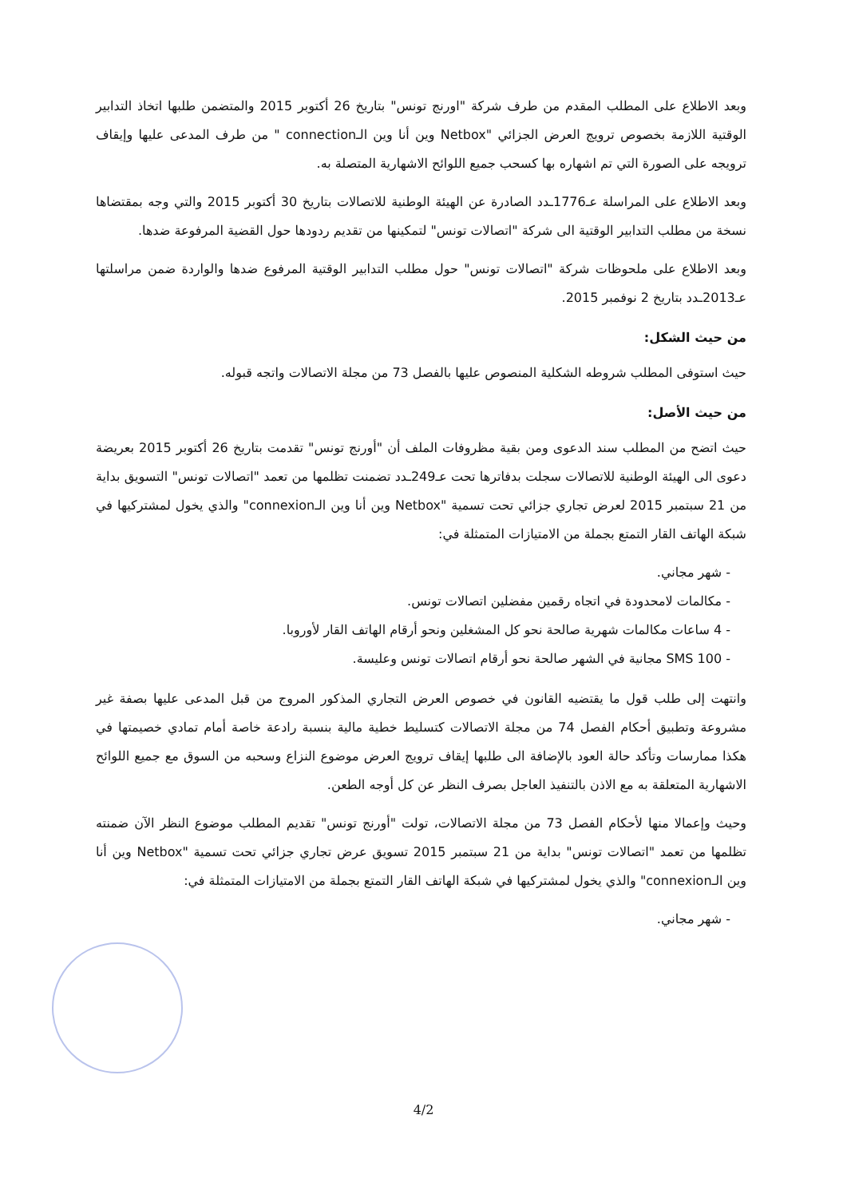وبعد الاطلاع على المطلب المقدم من طرف شركة "اورنج تونس" بتاريخ 26 أكتوبر 2015 والمتضمن طلبها اتخاذ التدابير الوقتية اللازمة بخصوص ترويج العرض الجزائي "Netbox وين أنا وين الـconnection " من طرف المدعى عليها وإيقاف ترويجه على الصورة التي تم اشهاره بها كسحب جميع اللوائح الاشهارية المتصلة به.
وبعد الاطلاع على المراسلة عـ1776ـدد الصادرة عن الهيئة الوطنية للاتصالات بتاريخ 30 أكتوبر 2015 والتي وجه بمقتضاها نسخة من مطلب التدابير الوقتية الى شركة "اتصالات تونس" لتمكينها من تقديم ردودها حول القضية المرفوعة ضدها.
وبعد الاطلاع على ملحوظات شركة "اتصالات تونس" حول مطلب التدابير الوقتية المرفوع ضدها والواردة ضمن مراسلتها عـ2013ـدد بتاريخ 2 نوفمبر 2015.
من حيث الشكل:
حيث استوفى المطلب شروطه الشكلية المنصوص عليها بالفصل 73 من مجلة الاتصالات واتجه قبوله.
من حيث الأصل:
حيث اتضح من المطلب سند الدعوى ومن بقية مظروفات الملف أن "أورنج تونس" تقدمت بتاريخ 26 أكتوبر 2015 بعريضة دعوى الى الهيئة الوطنية للاتصالات سجلت بدفاترها تحت عـ249ـدد تضمنت تظلمها من تعمد "اتصالات تونس" التسويق بداية من 21 سبتمبر 2015 لعرض تجاري جزائي تحت تسمية "Netbox وين أنا وين الـconnexion" والذي يخول لمشتركيها في شبكة الهاتف القار التمتع بجملة من الامتيازات المتمثلة في:
- شهر مجاني.
- مكالمات لامحدودة في اتجاه رقمين مفضلين اتصالات تونس.
- 4 ساعات مكالمات شهرية صالحة نحو كل المشغلين ونحو أرقام الهاتف القار لأوروبا.
- 100 SMS مجانية في الشهر صالحة نحو أرقام اتصالات تونس وعليسة.
وانتهت إلى طلب قول ما يقتضيه القانون في خصوص العرض التجاري المذكور المروج من قبل المدعى عليها بصفة غير مشروعة وتطبيق أحكام الفصل 74 من مجلة الاتصالات كتسليط خطية مالية بنسبة رادعة خاصة أمام تمادي خصيمتها في هكذا ممارسات وتأكد حالة العود بالإضافة الى طلبها إيقاف ترويج العرض موضوع النزاع وسحبه من السوق مع جميع اللوائح الاشهارية المتعلقة به مع الاذن بالتنفيذ العاجل بصرف النظر عن كل أوجه الطعن.
وحيث وإعمالا منها لأحكام الفصل 73 من مجلة الاتصالات، تولت "أورنج تونس" تقديم المطلب موضوع النظر الآن ضمنته تظلمها من تعمد "اتصالات تونس" بداية من 21 سبتمبر 2015 تسويق عرض تجاري جزائي تحت تسمية "Netbox وين أنا وين الـconnexion" والذي يخول لمشتركيها في شبكة الهاتف القار التمتع بجملة من الامتيازات المتمثلة في:
- شهر مجاني.
4/2